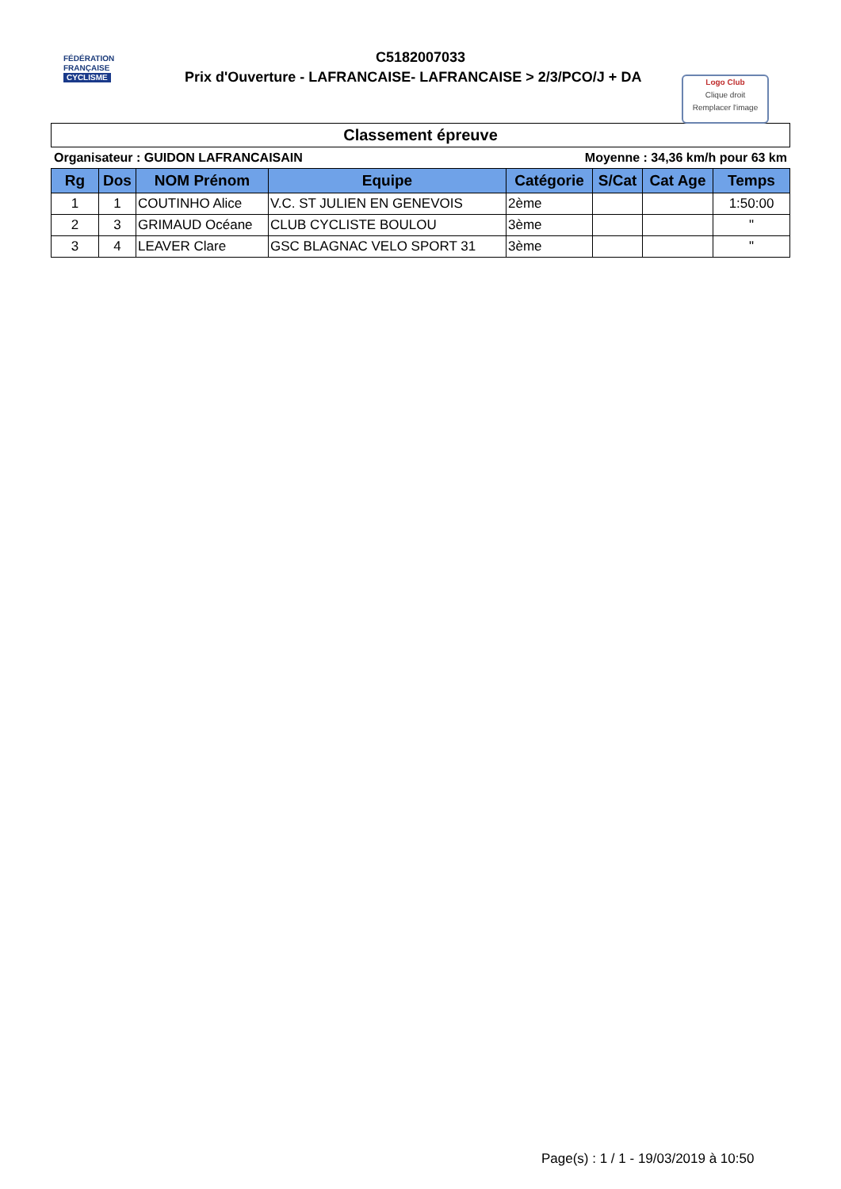FÉDÉRATION
FRANÇAISE
CYCLISME
C5182007033
Prix d'Ouverture - LAFRANCAISE- LAFRANCAISE > 2/3/PCO/J + DA
Logo Club
Clique droit
Remplacer l'image
Classement épreuve
Organisateur : GUIDON LAFRANCAISAIN Moyenne : 34,36 km/h pour 63 km
| Rg | Dos | NOM Prénom | Equipe | Catégorie | S/Cat | Cat Age | Temps |
| --- | --- | --- | --- | --- | --- | --- | --- |
| 1 | 1 | COUTINHO Alice | V.C. ST JULIEN EN GENEVOIS | 2ème | | | 1:50:00 |
| 2 | 3 | GRIMAUD Océane | CLUB CYCLISTE BOULOU | 3ème | | | " |
| 3 | 4 | LEAVER Clare | GSC BLAGNAC VELO SPORT 31 | 3ème | | | " |
Page(s) : 1 / 1 - 19/03/2019 à 10:50